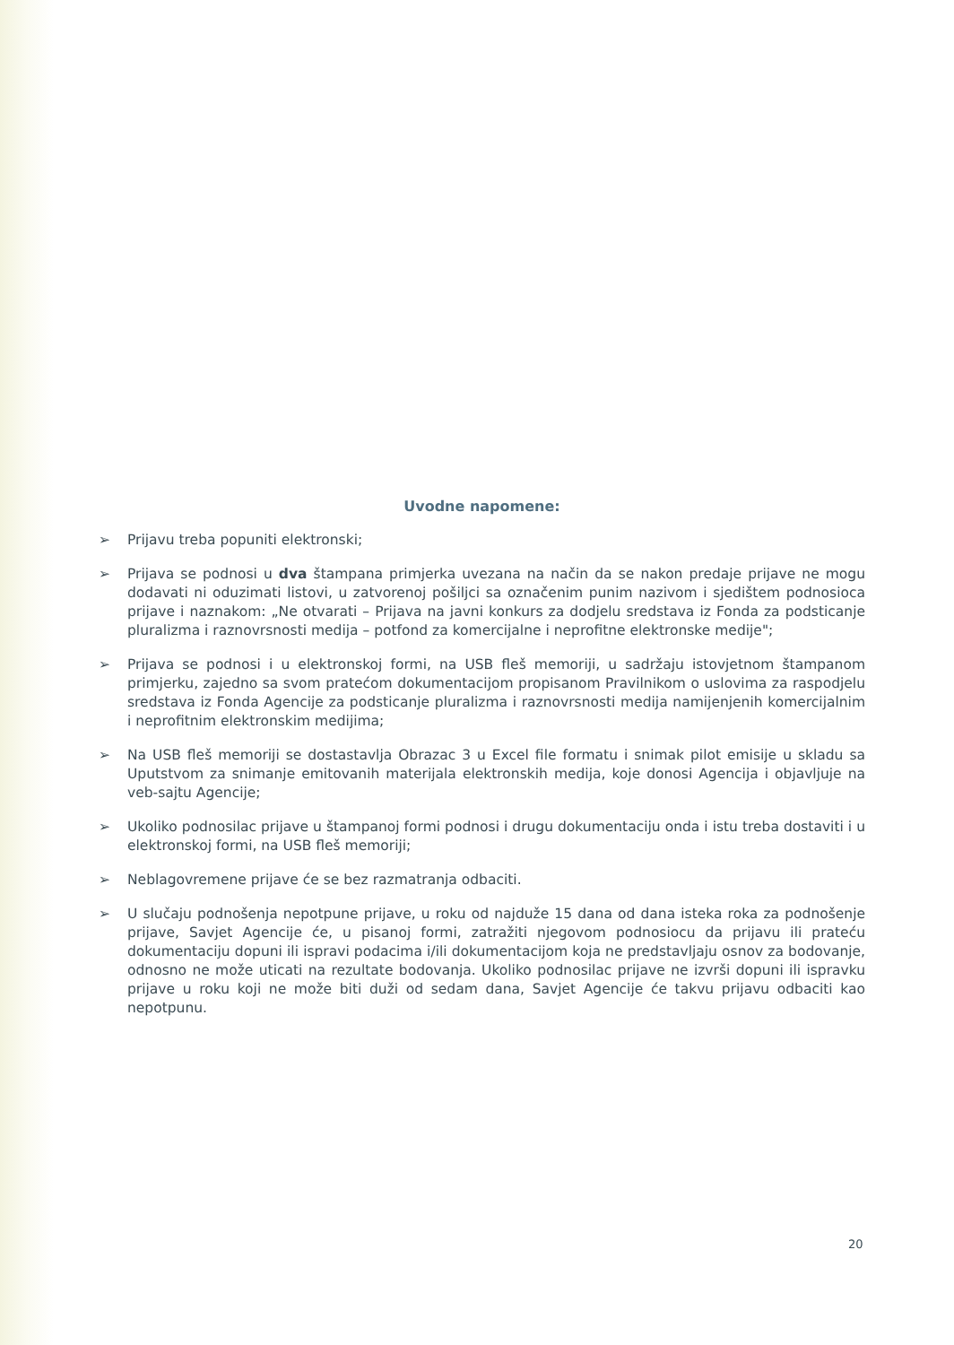Uvodne napomene:
➢ Prijavu treba popuniti elektronski;
➢ Prijava se podnosi u dva štampana primjerka uvezana na način da se nakon predaje prijave ne mogu dodavati ni oduzimati listovi, u zatvorenoj pošiljci sa označenim punim nazivom i sjedištem podnosioca prijave i naznakom: „Ne otvarati – Prijava na javni konkurs za dodjelu sredstava iz Fonda za podsticanje pluralizma i raznovrsnosti medija – potfond za komercijalne i neprofitne elektronske medije";
➢ Prijava se podnosi i u elektronskoj formi, na USB fleš memoriji, u sadržaju istovjetnom štampanom primjerku, zajedno sa svom pratećom dokumentacijom propisanom Pravilnikom o uslovima za raspodjelu sredstava iz Fonda Agencije za podsticanje pluralizma i raznovrsnosti medija namijenjenih komercijalnim i neprofitnim elektronskim medijima;
➢ Na USB fleš memoriji se dostastavlja Obrazac 3 u Excel file formatu i snimak pilot emisije u skladu sa Uputstvom za snimanje emitovanih materijala elektronskih medija, koje donosi Agencija i objavljuje na veb-sajtu Agencije;
➢ Ukoliko podnosilac prijave u štampanoj formi podnosi i drugu dokumentaciju onda i istu treba dostaviti i u elektronskoj formi, na USB fleš memoriji;
➢ Neblagovremene prijave će se bez razmatranja odbaciti.
➢ U slučaju podnošenja nepotpune prijave, u roku od najduže 15 dana od dana isteka roka za podnošenje prijave, Savjet Agencije će, u pisanoj formi, zatražiti njegovom podnosiocu da prijavu ili prateću dokumentaciju dopuni ili ispravi podacima i/ili dokumentacijom koja ne predstavljaju osnov za bodovanje, odnosno ne može uticati na rezultate bodovanja. Ukoliko podnosilac prijave ne izvrši dopuni ili ispravku prijave u roku koji ne može biti duži od sedam dana, Savjet Agencije će takvu prijavu odbaciti kao nepotpunu.
20